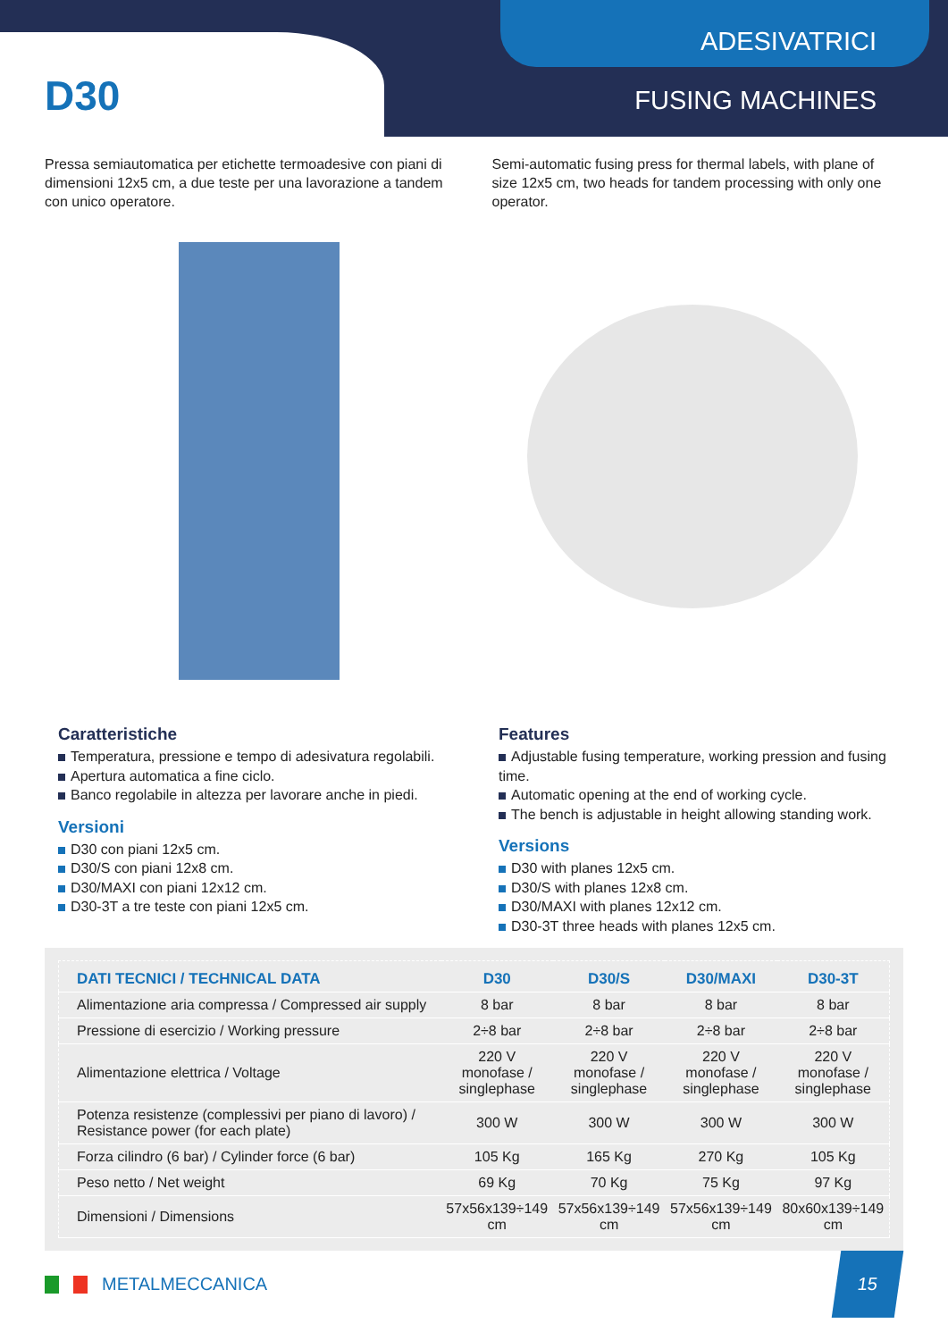ADESIVATRICI
D30 FUSING MACHINES
Pressa semiautomatica per etichette termoadesive con piani di dimensioni 12x5 cm, a due teste per una lavorazione a tandem con unico operatore.
Semi-automatic fusing press for thermal labels, with plane of size 12x5 cm, two heads for tandem processing with only one operator.
Caratteristiche
Temperatura, pressione e tempo di adesivatura regolabili.
Apertura automatica a fine ciclo.
Banco regolabile in altezza per lavorare anche in piedi.
Versioni
D30 con piani 12x5 cm.
D30/S con piani 12x8 cm.
D30/MAXI con piani 12x12 cm.
D30-3T a tre teste con piani 12x5 cm.
Features
Adjustable fusing temperature, working pression and fusing time.
Automatic opening at the end of working cycle.
The bench is adjustable in height allowing standing work.
Versions
D30 with planes 12x5 cm.
D30/S with planes 12x8 cm.
D30/MAXI with planes 12x12 cm.
D30-3T three heads with planes 12x5 cm.
| DATI TECNICI / TECHNICAL DATA | D30 | D30/S | D30/MAXI | D30-3T |
| --- | --- | --- | --- | --- |
| Alimentazione aria compressa / Compressed air supply | 8 bar | 8 bar | 8 bar | 8 bar |
| Pressione di esercizio / Working pressure | 2÷8 bar | 2÷8 bar | 2÷8 bar | 2÷8 bar |
| Alimentazione elettrica / Voltage | 220 V monofase / singlephase | 220 V monofase / singlephase | 220 V monofase / singlephase | 220 V monofase / singlephase |
| Potenza resistenze (complessivi per piano di lavoro) / Resistance power (for each plate) | 300 W | 300 W | 300 W | 300 W |
| Forza cilindro (6 bar) / Cylinder force (6 bar) | 105 Kg | 165 Kg | 270 Kg | 105 Kg |
| Peso netto / Net weight | 69 Kg | 70 Kg | 75 Kg | 97 Kg |
| Dimensioni / Dimensions | 57x56x139÷149 cm | 57x56x139÷149 cm | 57x56x139÷149 cm | 80x60x139÷149 cm |
METALMECCANICA
15